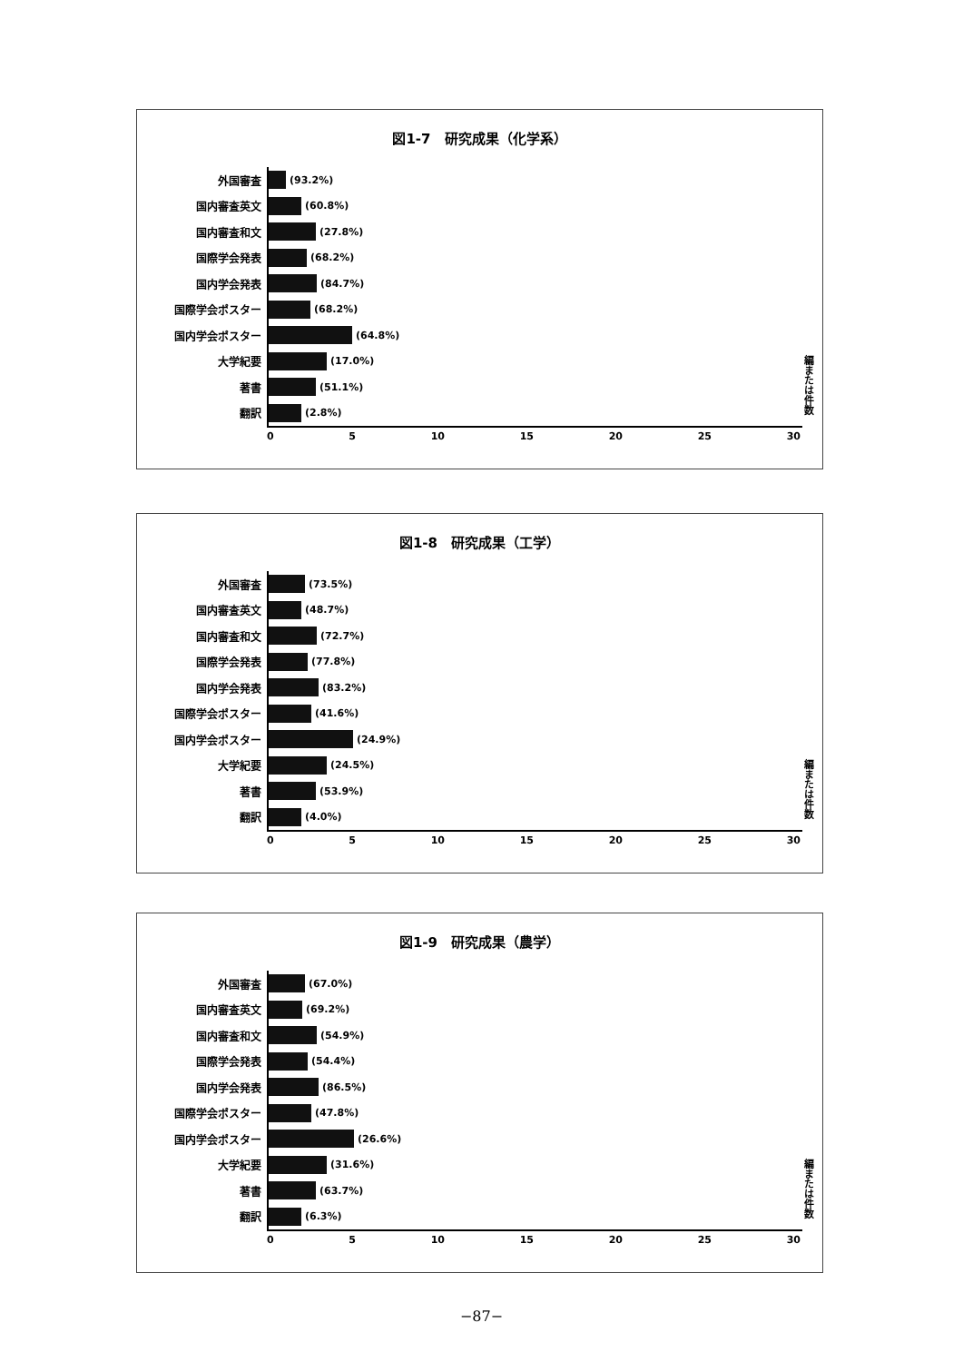図1-7　研究成果（化学系）
外国審査
(93.2%)
国内審査英文
(60.8%)
国内審査和文
(27.8%)
国際学会発表
(68.2%)
国内学会発表
(84.7%)
国際学会ポスター
(68.2%)
国内学会ポスター
(64.8%)
大学紀要
(17.0%)
著書
(51.1%)
翻訳
(2.8%)
0 5 10 15 20 25 30
編または件数
図1-8　研究成果（工学）
外国審査
(73.5%)
国内審査英文
(48.7%)
国内審査和文
(72.7%)
国際学会発表
(77.8%)
国内学会発表
(83.2%)
国際学会ポスター
(41.6%)
国内学会ポスター
(24.9%)
大学紀要
(24.5%)
著書
(53.9%)
翻訳
(4.0%)
0 5 10 15 20 25 30
編または件数
図1-9　研究成果（農学）
外国審査
(67.0%)
国内審査英文
(69.2%)
国内審査和文
(54.9%)
国際学会発表
(54.4%)
国内学会発表
(86.5%)
国際学会ポスター
(47.8%)
国内学会ポスター
(26.6%)
大学紀要
(31.6%)
著書
(63.7%)
翻訳
(6.3%)
0 5 10 15 20 25 30
編または件数
−87−